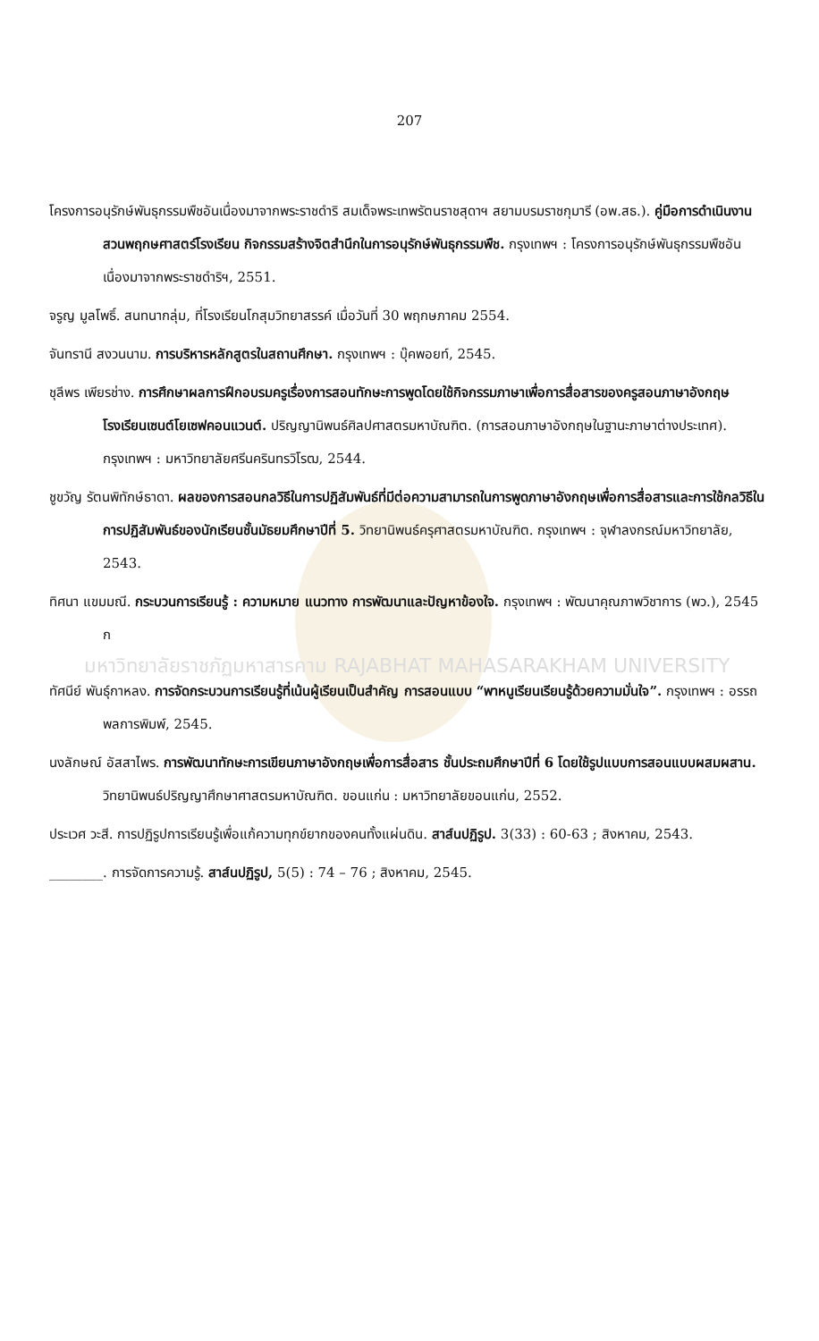207
โครงการอนุรักษ์พันธุกรรมพืชอันเนื่องมาจากพระราชดำริ สมเด็จพระเทพรัตนราชสุดาฯ สยามบรมราชกุมารี (อพ.สธ.). คู่มือการดำเนินงานสวนพฤกษศาสตร์โรงเรียน กิจกรรมสร้างจิตสำนึกในการอนุรักษ์พันธุกรรมพืช. กรุงเทพฯ : โครงการอนุรักษ์พันธุกรรมพืชอันเนื่องมาจากพระราชดำริฯ, 2551.
จรูญ มูลโพธิ์. สนทนากลุ่ม, ที่โรงเรียนโกสุมวิทยาสรรค์ เมื่อวันที่ 30 พฤกษภาคม 2554.
จันทรานี สงวนนาม. การบริหารหลักสูตรในสถานศึกษา. กรุงเทพฯ : บุ๊คพอยท์, 2545.
ชุลีพร เพียรช่าง. การศึกษาผลการฝึกอบรมครูเรื่องการสอนทักษะการพูดโดยใช้กิจกรรมภาษาเพื่อการสื่อสารของครูสอนภาษาอังกฤษโรงเรียนเซนต์โยเซฟคอนแวนต์. ปริญญานิพนธ์ศิลปศาสตรมหาบัณฑิต. (การสอนภาษาอังกฤษในฐานะภาษาต่างประเทศ). กรุงเทพฯ : มหาวิทยาลัยศรีนครินทรวิโรฒ, 2544.
ชูขวัญ รัตนพิทักษ์ธาดา. ผลของการสอนกลวิธีในการปฏิสัมพันธ์ที่มีต่อความสามารถในการพูดภาษาอังกฤษเพื่อการสื่อสารและการใช้กลวิธีในการปฏิสัมพันธ์ของนักเรียนชั้นมัธยมศึกษาปีที่ 5. วิทยานิพนธ์ครุศาสตรมหาบัณฑิต. กรุงเทพฯ : จุฬาลงกรณ์มหาวิทยาลัย, 2543.
ทิศนา แขมมณี. กระบวนการเรียนรู้ : ความหมาย แนวทาง การพัฒนาและปัญหาข้องใจ. กรุงเทพฯ : พัฒนาคุณภาพวิชาการ (พว.), 2545 ก
มหาวิทยาลัยราชภัฏมหาสารคาม RAJABHAT MAHASARAKHAM UNIVERSITY
ทัศนีย์ พันธุ์กาหลง. การจัดกระบวนการเรียนรู้ที่เน้นผู้เรียนเป็นสำคัญ การสอนแบบ “พาหนูเรียนเรียนรู้ด้วยความมั่นใจ”. กรุงเทพฯ : อรรถพลการพิมพ์, 2545.
นงลักษณ์ อัสสาไพร. การพัฒนาทักษะการเขียนภาษาอังกฤษเพื่อการสื่อสาร ชั้นประถมศึกษาปีที่ 6 โดยใช้รูปแบบการสอนแบบผสมผสาน. วิทยานิพนธ์ปริญญาศึกษาศาสตรมหาบัณฑิต. ขอนแก่น : มหาวิทยาลัยขอนแก่น, 2552.
ประเวศ วะสี. การปฏิรูปการเรียนรู้เพื่อแก้ความทุกข์ยากของคนทั้งแผ่นดิน. สาส์นปฏิรูป. 3(33) : 60-63 ; สิงหาคม, 2543.
________. การจัดการความรู้. สาส์นปฏิรูป, 5(5) : 74 – 76 ; สิงหาคม, 2545.